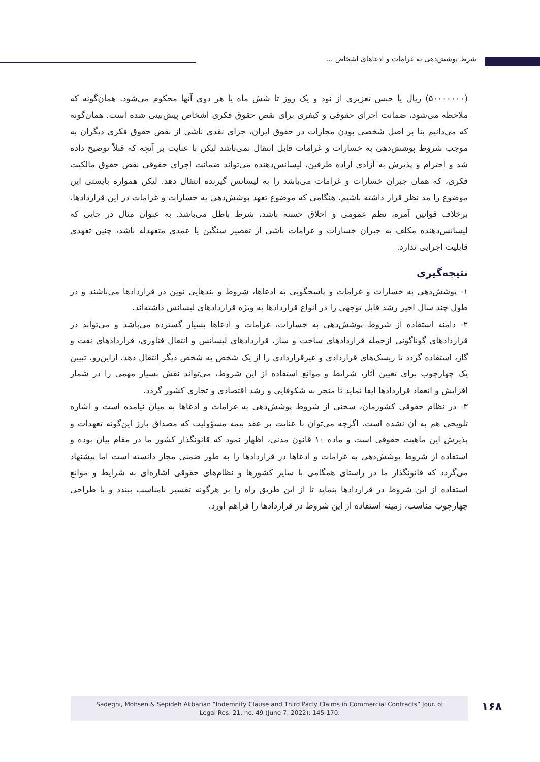شرط پوشش‌دهی به غرامات و ادعاهای اشخاص ...
(۵۰۰۰۰۰۰۰) ریال یا حبس تعزیری از نود و یک روز تا شش ماه یا هر دوی آنها محکوم می‌شود. همان‌گونه که ملاحظه می‌شود، ضمانت اجرای حقوقی و کیفری برای نقض حقوق فکری اشخاص پیش‌بینی شده است. همان‌گونه که می‌دانیم بنا بر اصل شخصی بودن مجازات در حقوق ایران، جزای نقدی ناشی از نقض حقوق فکری دیگران به موجب شروط پوشش‌دهی به خسارات و غرامات قابل انتقال نمی‌باشد لیکن با عنایت بر آنچه که قبلاً توضیح داده شد و احترام و پذیرش به آزادی اراده طرفین، لیسانس‌دهنده می‌تواند ضمانت اجرای حقوقی نقض حقوق مالکیت فکری، که همان جبران خسارات و غرامات می‌باشد را به لیسانس گیرنده انتقال دهد. لیکن همواره بایستی این موضوع را مد نظر قرار داشته باشیم، هنگامی که موضوع تعهد پوشش‌دهی به خسارات و غرامات در این قراردادها، برخلاف قوانین آمره، نظم عمومی و اخلاق حسنه باشد، شرط باطل می‌باشد. به عنوان مثال در جایی که لیسانس‌دهنده مکلف به جبران خسارات و غرامات ناشی از تقصیر سنگین یا عمدی متعهدله باشد، چنین تعهدی قابلیت اجرایی ندارد.
نتیجه‌گیری
۱- پوشش‌دهی به خسارات و غرامات و پاسخگویی به ادعاها، شروط و بندهایی نوین در قراردادها می‌باشند و در طول چند سال اخیر رشد قابل توجهی را در انواع قراردادها به ویژه قراردادهای لیسانس داشته‌اند.
۲- دامنه استفاده از شروط پوشش‌دهی به خسارات، غرامات و ادعاها بسیار گسترده می‌باشد و می‌تواند در قراردادهای گوناگونی ازجمله قراردادهای ساخت و ساز، قراردادهای لیسانس و انتقال فناوری، قراردادهای نفت و گاز، استفاده گردد تا ریسک‌های قراردادی و غیرقراردادی را از یک شخص به شخص دیگر انتقال دهد. ازاین‌رو، تبیین یک چهارچوب برای تعیین آثار، شرایط و موانع استفاده از این شروط، می‌تواند نقش بسیار مهمی را در شمار افزایش و انعقاد قراردادها ایفا نماید تا منجر به شکوفایی و رشد اقتصادی و تجاری کشور گردد.
۳- در نظام حقوقی کشورمان، سخنی از شروط پوشش‌دهی به غرامات و ادعاها به میان نیامده است و اشاره تلویحی هم به آن نشده است. اگرچه می‌توان با عنایت بر عقد بیمه مسؤولیت که مصداق بارز این‌گونه تعهدات و پذیرش این ماهیت حقوقی است و ماده ۱۰ قانون مدنی، اظهار نمود که قانونگذار کشور ما در مقام بیان بوده و استفاده از شروط پوشش‌دهی به غرامات و ادعاها در قراردادها را به طور ضمنی مجاز دانسته است اما پیشنهاد می‌گردد که قانونگذار ما در راستای همگامی با سایر کشورها و نظام‌های حقوقی اشاره‌ای به شرایط و موانع استفاده از این شروط در قراردادها بنماید تا از این طریق راه را بر هرگونه تفسیر نامناسب ببندد و با طراحی چهارچوب مناسب، زمینه استفاده از این شروط در قراردادها را فراهم آورد.
Sadeghi, Mohsen & Sepideh Akbarian “Indemnity Clause and Third Party Claims in Commercial Contracts” Jour. of
Legal Res. 21, no. 49 (June 7, 2022): 145-170.
۱۶۸